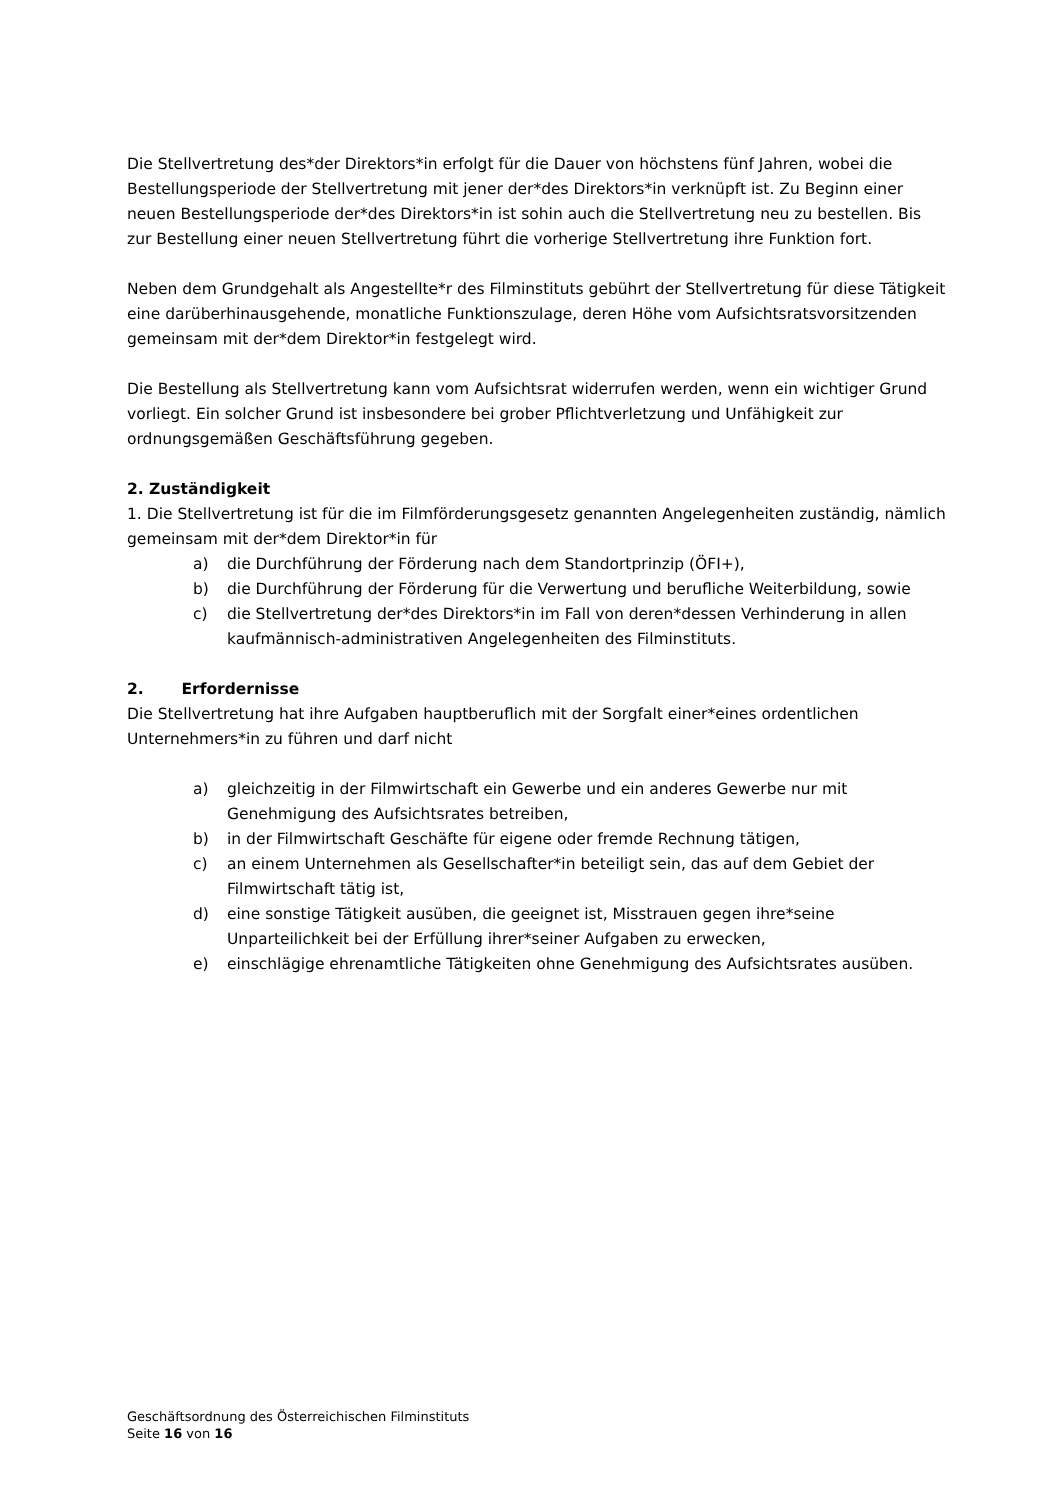Die Stellvertretung des*der Direktors*in erfolgt für die Dauer von höchstens fünf Jahren, wobei die Bestellungsperiode der Stellvertretung mit jener der*des Direktors*in verknüpft ist. Zu Beginn einer neuen Bestellungsperiode der*des Direktors*in ist sohin auch die Stellvertretung neu zu bestellen. Bis zur Bestellung einer neuen Stellvertretung führt die vorherige Stellvertretung ihre Funktion fort.
Neben dem Grundgehalt als Angestellte*r des Filminstituts gebührt der Stellvertretung für diese Tätigkeit eine darüberhinausgehende, monatliche Funktionszulage, deren Höhe vom Aufsichtsratsvorsitzenden gemeinsam mit der*dem Direktor*in festgelegt wird.
Die Bestellung als Stellvertretung kann vom Aufsichtsrat widerrufen werden, wenn ein wichtiger Grund vorliegt. Ein solcher Grund ist insbesondere bei grober Pflichtverletzung und Unfähigkeit zur ordnungsgemäßen Geschäftsführung gegeben.
2. Zuständigkeit
1. Die Stellvertretung ist für die im Filmförderungsgesetz genannten Angelegenheiten zuständig, nämlich gemeinsam mit der*dem Direktor*in für
a) die Durchführung der Förderung nach dem Standortprinzip (ÖFI+),
b) die Durchführung der Förderung für die Verwertung und berufliche Weiterbildung, sowie
c) die Stellvertretung der*des Direktors*in im Fall von deren*dessen Verhinderung in allen kaufmännisch-administrativen Angelegenheiten des Filminstituts.
2. Erfordernisse
Die Stellvertretung hat ihre Aufgaben hauptberuflich mit der Sorgfalt einer*eines ordentlichen Unternehmers*in zu führen und darf nicht
a) gleichzeitig in der Filmwirtschaft ein Gewerbe und ein anderes Gewerbe nur mit Genehmigung des Aufsichtsrates betreiben,
b) in der Filmwirtschaft Geschäfte für eigene oder fremde Rechnung tätigen,
c) an einem Unternehmen als Gesellschafter*in beteiligt sein, das auf dem Gebiet der Filmwirtschaft tätig ist,
d) eine sonstige Tätigkeit ausüben, die geeignet ist, Misstrauen gegen ihre*seine Unparteilichkeit bei der Erfüllung ihrer*seiner Aufgaben zu erwecken,
e) einschlägige ehrenamtliche Tätigkeiten ohne Genehmigung des Aufsichtsrates ausüben.
Geschäftsordnung des Österreichischen Filminstituts
Seite 16 von 16